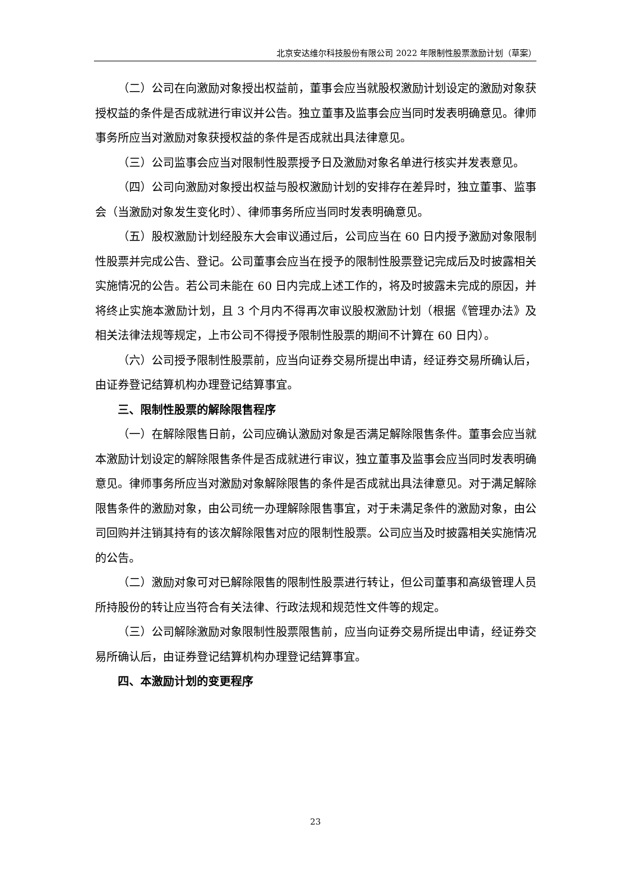北京安达维尔科技股份有限公司 2022 年限制性股票激励计划（草案）
（二）公司在向激励对象授出权益前，董事会应当就股权激励计划设定的激励对象获授权益的条件是否成就进行审议并公告。独立董事及监事会应当同时发表明确意见。律师事务所应当对激励对象获授权益的条件是否成就出具法律意见。
（三）公司监事会应当对限制性股票授予日及激励对象名单进行核实并发表意见。
（四）公司向激励对象授出权益与股权激励计划的安排存在差异时，独立董事、监事会（当激励对象发生变化时）、律师事务所应当同时发表明确意见。
（五）股权激励计划经股东大会审议通过后，公司应当在 60 日内授予激励对象限制性股票并完成公告、登记。公司董事会应当在授予的限制性股票登记完成后及时披露相关实施情况的公告。若公司未能在 60 日内完成上述工作的，将及时披露未完成的原因，并将终止实施本激励计划，且 3 个月内不得再次审议股权激励计划（根据《管理办法》及相关法律法规等规定，上市公司不得授予限制性股票的期间不计算在 60 日内）。
（六）公司授予限制性股票前，应当向证券交易所提出申请，经证券交易所确认后，由证券登记结算机构办理登记结算事宜。
三、限制性股票的解除限售程序
（一）在解除限售日前，公司应确认激励对象是否满足解除限售条件。董事会应当就本激励计划设定的解除限售条件是否成就进行审议，独立董事及监事会应当同时发表明确意见。律师事务所应当对激励对象解除限售的条件是否成就出具法律意见。对于满足解除限售条件的激励对象，由公司统一办理解除限售事宜，对于未满足条件的激励对象，由公司回购并注销其持有的该次解除限售对应的限制性股票。公司应当及时披露相关实施情况的公告。
（二）激励对象可对已解除限售的限制性股票进行转让，但公司董事和高级管理人员所持股份的转让应当符合有关法律、行政法规和规范性文件等的规定。
（三）公司解除激励对象限制性股票限售前，应当向证券交易所提出申请，经证券交易所确认后，由证券登记结算机构办理登记结算事宜。
四、本激励计划的变更程序
23